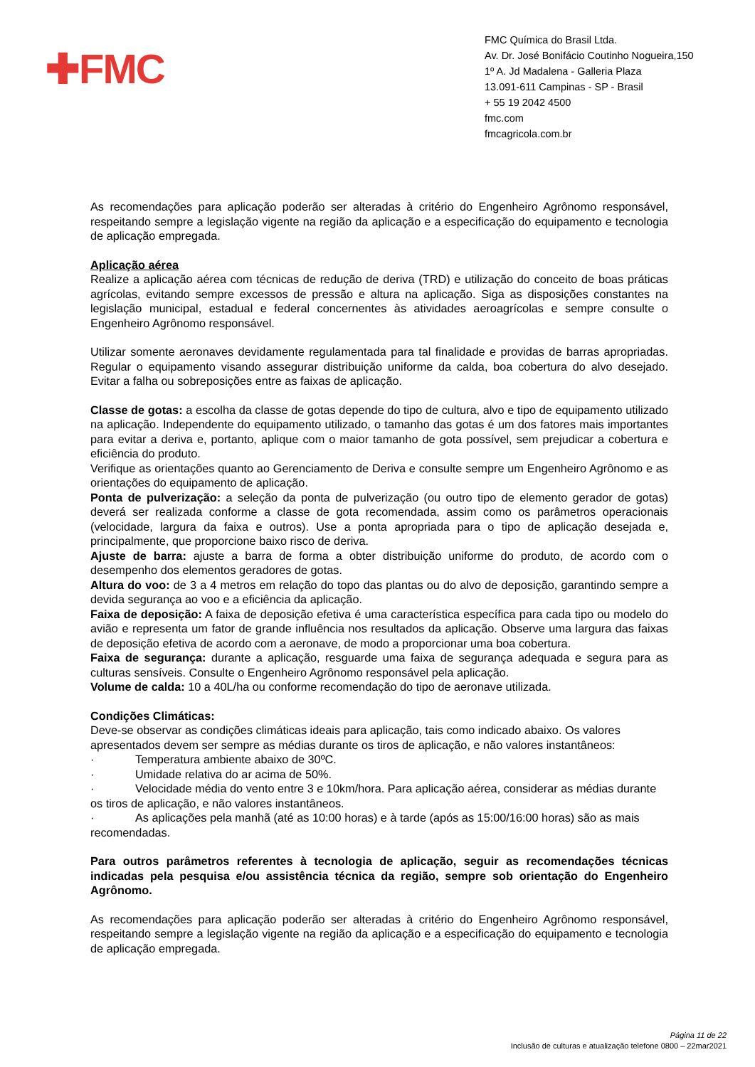✚FMC
FMC Química do Brasil Ltda.
Av. Dr. José Bonifácio Coutinho Nogueira,150
1º A. Jd Madalena - Galleria Plaza
13.091-611 Campinas - SP - Brasil
+ 55 19 2042 4500
fmc.com
fmcagricola.com.br
As recomendações para aplicação poderão ser alteradas à critério do Engenheiro Agrônomo responsável, respeitando sempre a legislação vigente na região da aplicação e a especificação do equipamento e tecnologia de aplicação empregada.
Aplicação aérea
Realize a aplicação aérea com técnicas de redução de deriva (TRD) e utilização do conceito de boas práticas agrícolas, evitando sempre excessos de pressão e altura na aplicação. Siga as disposições constantes na legislação municipal, estadual e federal concernentes às atividades aeroagrícolas e sempre consulte o Engenheiro Agrônomo responsável.
Utilizar somente aeronaves devidamente regulamentada para tal finalidade e providas de barras apropriadas. Regular o equipamento visando assegurar distribuição uniforme da calda, boa cobertura do alvo desejado. Evitar a falha ou sobreposições entre as faixas de aplicação.
Classe de gotas: a escolha da classe de gotas depende do tipo de cultura, alvo e tipo de equipamento utilizado na aplicação. Independente do equipamento utilizado, o tamanho das gotas é um dos fatores mais importantes para evitar a deriva e, portanto, aplique com o maior tamanho de gota possível, sem prejudicar a cobertura e eficiência do produto.
Verifique as orientações quanto ao Gerenciamento de Deriva e consulte sempre um Engenheiro Agrônomo e as orientações do equipamento de aplicação.
Ponta de pulverização: a seleção da ponta de pulverização (ou outro tipo de elemento gerador de gotas) deverá ser realizada conforme a classe de gota recomendada, assim como os parâmetros operacionais (velocidade, largura da faixa e outros). Use a ponta apropriada para o tipo de aplicação desejada e, principalmente, que proporcione baixo risco de deriva.
Ajuste de barra: ajuste a barra de forma a obter distribuição uniforme do produto, de acordo com o desempenho dos elementos geradores de gotas.
Altura do voo: de 3 a 4 metros em relação do topo das plantas ou do alvo de deposição, garantindo sempre a devida segurança ao voo e a eficiência da aplicação.
Faixa de deposição: A faixa de deposição efetiva é uma característica específica para cada tipo ou modelo do avião e representa um fator de grande influência nos resultados da aplicação. Observe uma largura das faixas de deposição efetiva de acordo com a aeronave, de modo a proporcionar uma boa cobertura.
Faixa de segurança: durante a aplicação, resguarde uma faixa de segurança adequada e segura para as culturas sensíveis. Consulte o Engenheiro Agrônomo responsável pela aplicação.
Volume de calda: 10 a 40L/ha ou conforme recomendação do tipo de aeronave utilizada.
Condições Climáticas:
Deve-se observar as condições climáticas ideais para aplicação, tais como indicado abaixo. Os valores apresentados devem ser sempre as médias durante os tiros de aplicação, e não valores instantâneos:
· Temperatura ambiente abaixo de 30ºC.
· Umidade relativa do ar acima de 50%.
· Velocidade média do vento entre 3 e 10km/hora. Para aplicação aérea, considerar as médias durante os tiros de aplicação, e não valores instantâneos.
· As aplicações pela manhã (até as 10:00 horas) e à tarde (após as 15:00/16:00 horas) são as mais recomendadas.
Para outros parâmetros referentes à tecnologia de aplicação, seguir as recomendações técnicas indicadas pela pesquisa e/ou assistência técnica da região, sempre sob orientação do Engenheiro Agrônomo.
As recomendações para aplicação poderão ser alteradas à critério do Engenheiro Agrônomo responsável, respeitando sempre a legislação vigente na região da aplicação e a especificação do equipamento e tecnologia de aplicação empregada.
Página 11 de 22
Inclusão de culturas e atualização telefone 0800 – 22mar2021